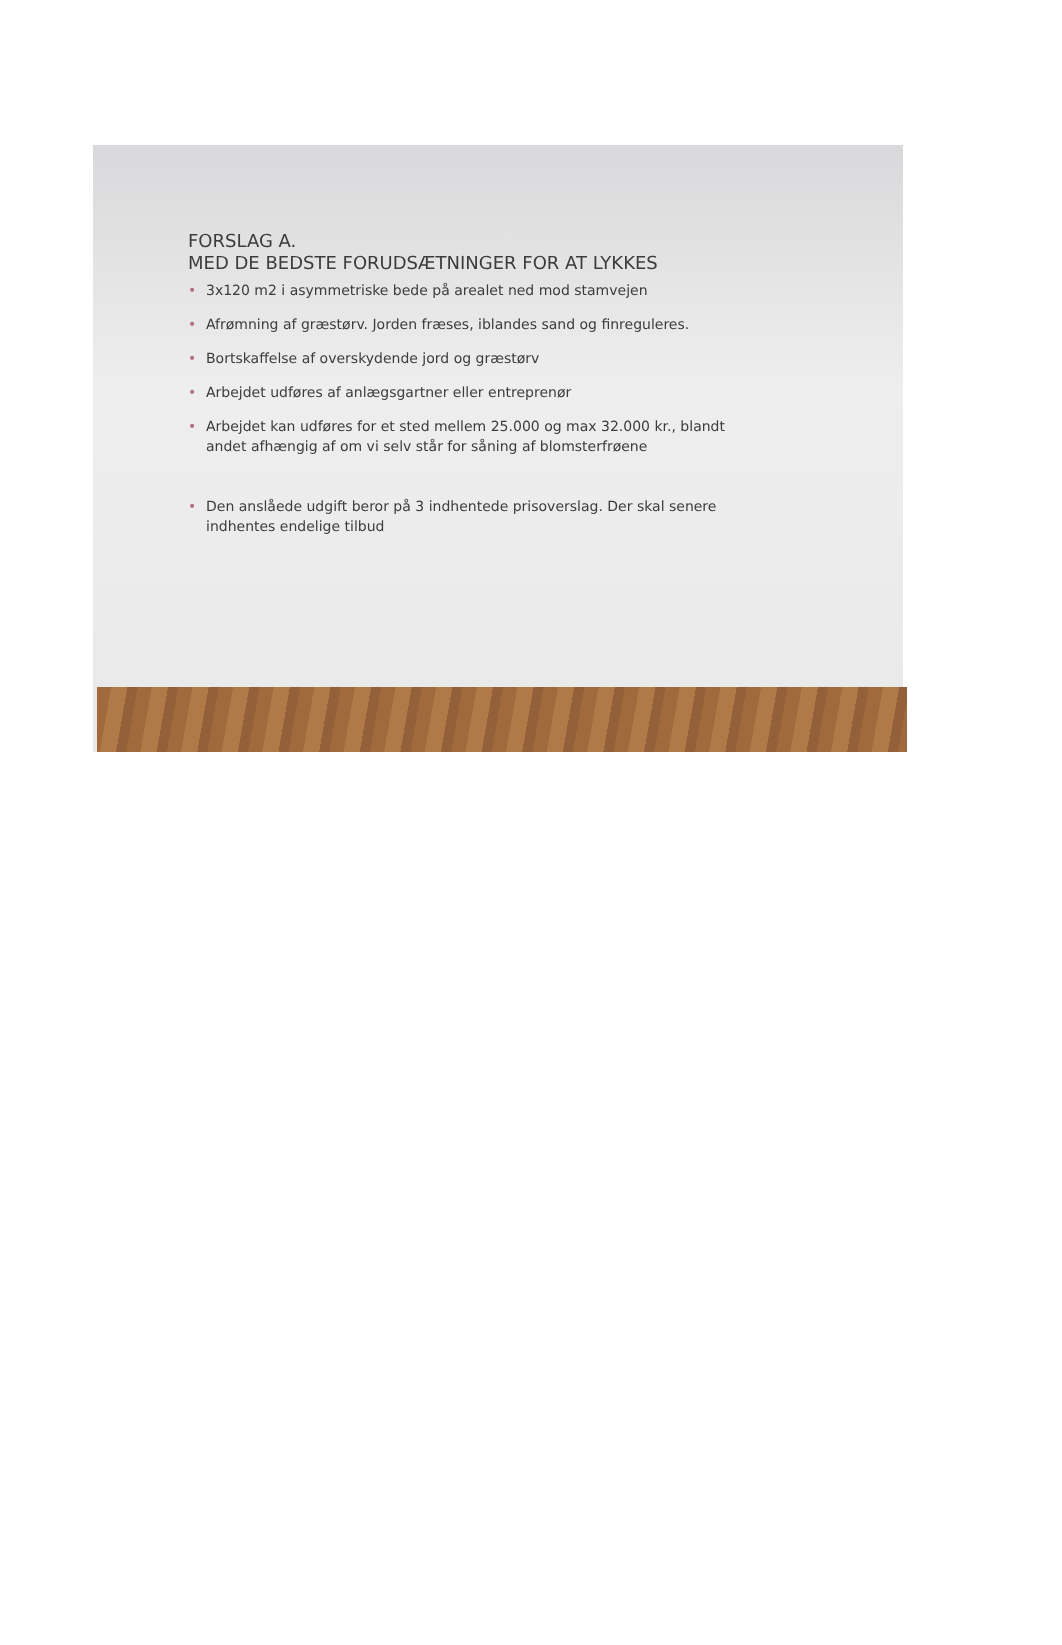FORSLAG A.
MED DE BEDSTE FORUDSÆTNINGER FOR AT LYKKES
• 3x120 m2 i asymmetriske bede på arealet ned mod stamvejen
• Afrømning af græstørv. Jorden fræses, iblandes sand og finreguleres.
• Bortskaffelse af overskydende jord og græstørv
• Arbejdet udføres af anlægsgartner eller entreprenør
• Arbejdet kan udføres for et sted mellem 25.000 og max 32.000 kr., blandt andet afhængig af om vi selv står for såning af blomsterfrøene
• Den anslåede udgift beror på 3 indhentede prisoverslag. Der skal senere indhentes endelige tilbud